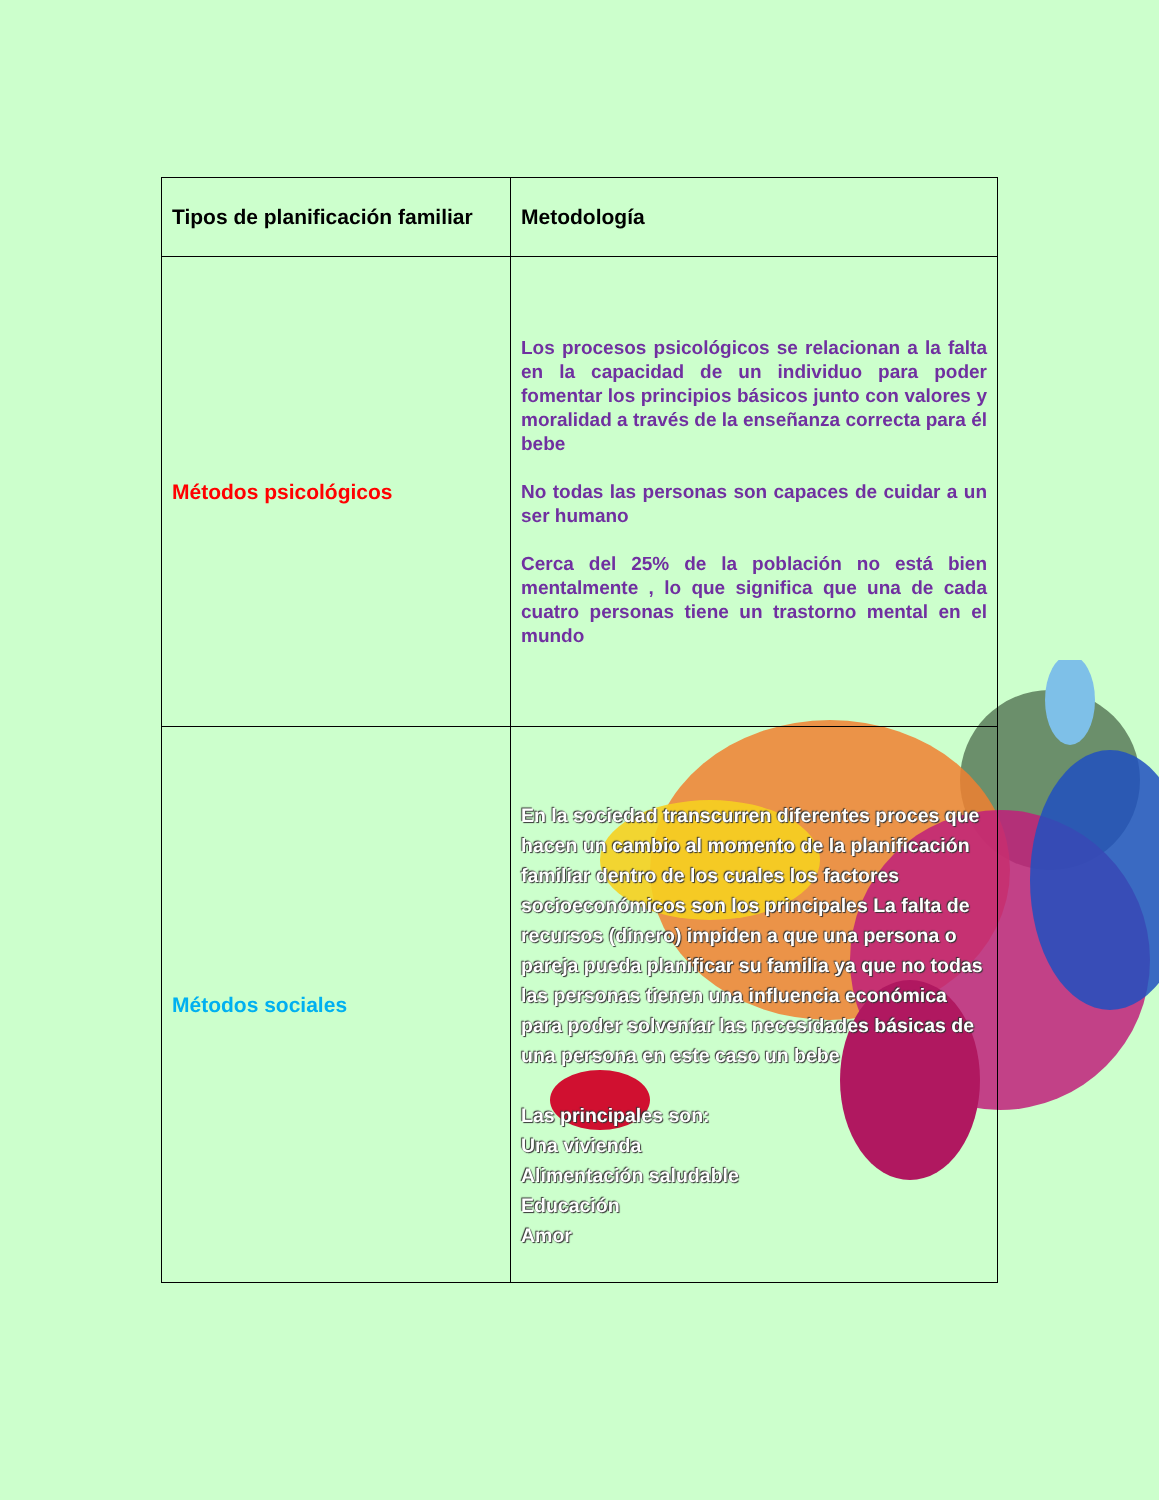| Tipos de planificación familiar | Metodología |
| --- | --- |
| Métodos psicológicos | Los procesos psicológicos se relacionan a la falta en la capacidad de un individuo para poder fomentar los principios básicos junto con valores y moralidad a través de la enseñanza correcta para él bebe No todas las personas son capaces de cuidar a un ser humano Cerca del 25% de la población no está bien mentalmente , lo que significa que una de cada cuatro personas tiene un trastorno mental en el mundo |
| Métodos sociales | En la sociedad transcurren diferentes proces que hacen un cambio al momento de la planificación familiar dentro de los cuales los factores socioeconómicos son los principales La falta de recursos (dinero) impiden a que una persona o pareja pueda planificar su familia ya que no todas las personas tienen una influencia económica para poder solventar las necesidades básicas de una persona en este caso un bebe Las principales son: Una vivienda Alimentación saludable Educación Amor |